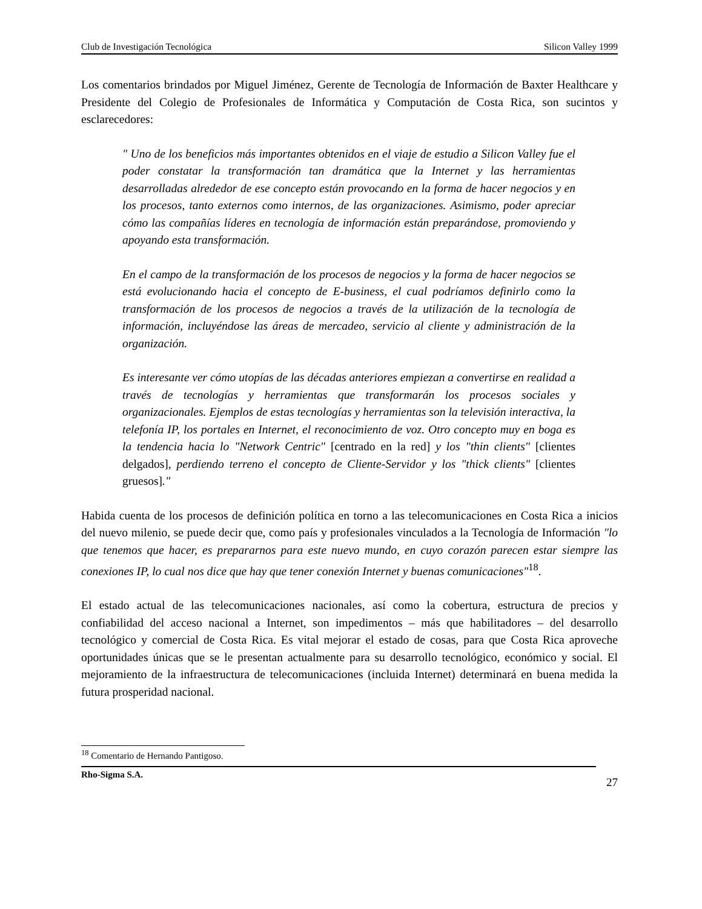Club de Investigación Tecnológica Silicon Valley 1999
Los comentarios brindados por Miguel Jiménez, Gerente de Tecnología de Información de Baxter Healthcare y Presidente del Colegio de Profesionales de Informática y Computación de Costa Rica, son sucintos y esclarecedores:
" Uno de los beneficios más importantes obtenidos en el viaje de estudio a Silicon Valley fue el poder constatar la transformación tan dramática que la Internet y las herramientas desarrolladas alrededor de ese concepto están provocando en la forma de hacer negocios y en los procesos, tanto externos como internos, de las organizaciones. Asimismo, poder apreciar cómo las compañías líderes en tecnología de información están preparándose, promoviendo y apoyando esta transformación.
En el campo de la transformación de los procesos de negocios y la forma de hacer negocios se está evolucionando hacia el concepto de E-business, el cual podríamos definirlo como la transformación de los procesos de negocios a través de la utilización de la tecnología de información, incluyéndose las áreas de mercadeo, servicio al cliente y administración de la organización.
Es interesante ver cómo utopías de las décadas anteriores empiezan a convertirse en realidad a través de tecnologías y herramientas que transformarán los procesos sociales y organizacionales. Ejemplos de estas tecnologías y herramientas son la televisión interactiva, la telefonía IP, los portales en Internet, el reconocimiento de voz. Otro concepto muy en boga es la tendencia hacia lo "Network Centric" [centrado en la red] y los "thin clients" [clientes delgados], perdiendo terreno el concepto de Cliente-Servidor y los "thick clients" [clientes gruesos]."
Habida cuenta de los procesos de definición política en torno a las telecomunicaciones en Costa Rica a inicios del nuevo milenio, se puede decir que, como país y profesionales vinculados a la Tecnología de Información "lo que tenemos que hacer, es prepararnos para este nuevo mundo, en cuyo corazón parecen estar siempre las conexiones IP, lo cual nos dice que hay que tener conexión Internet y buenas comunicaciones"<sup>18</sup>.
El estado actual de las telecomunicaciones nacionales, así como la cobertura, estructura de precios y confiabilidad del acceso nacional a Internet, son impedimentos – más que habilitadores – del desarrollo tecnológico y comercial de Costa Rica. Es vital mejorar el estado de cosas, para que Costa Rica aproveche oportunidades únicas que se le presentan actualmente para su desarrollo tecnológico, económico y social. El mejoramiento de la infraestructura de telecomunicaciones (incluida Internet) determinará en buena medida la futura prosperidad nacional.
<sup>18</sup> Comentario de Hernando Pantigoso.
Rho-Sigma S.A.
27